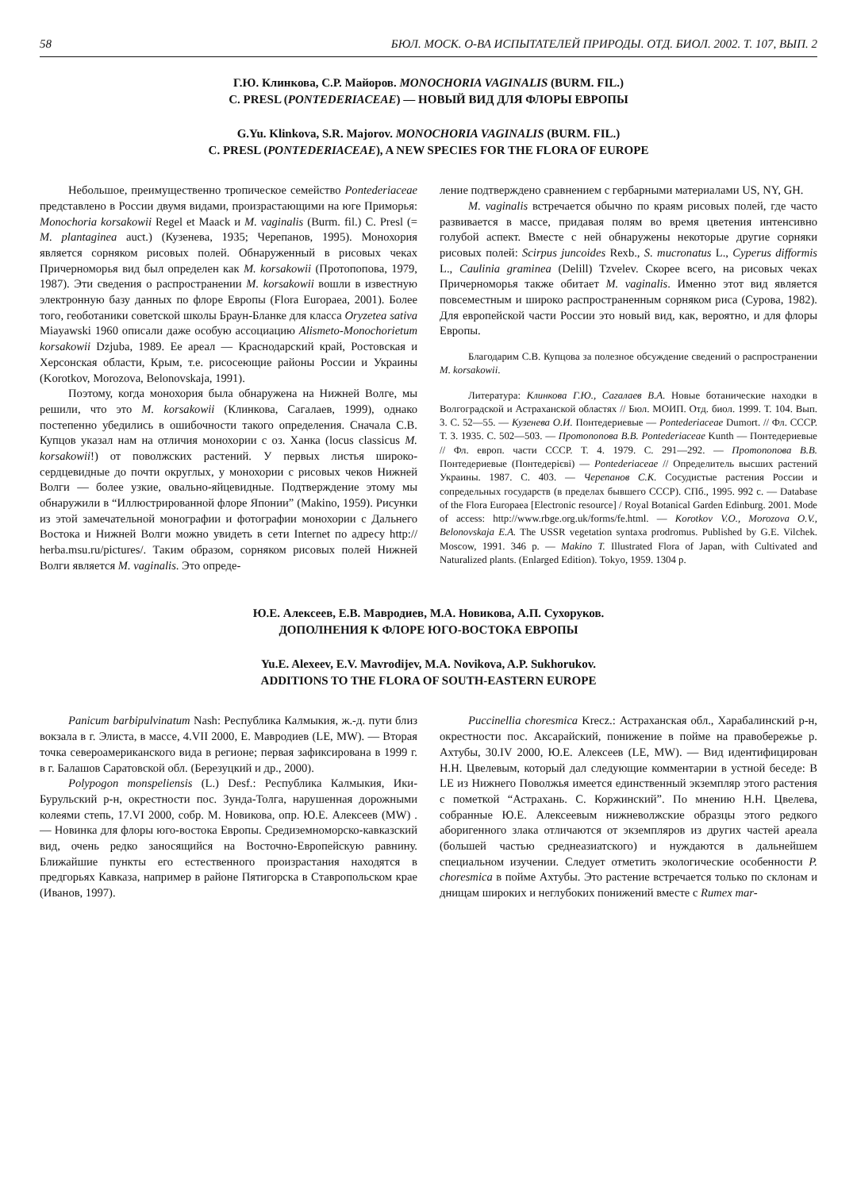58 БЮЛ. МОСК. О-ВА ИСПЫТАТЕЛЕЙ ПРИРОДЫ. ОТД. БИОЛ. 2002. Т. 107, ВЫП. 2
Г.Ю. Клинкова, С.Р. Майоров. MONOCHORIA VAGINALIS (BURM. FIL.)
C. PRESL (PONTEDERIACEAE) — НОВЫЙ ВИД ДЛЯ ФЛОРЫ ЕВРОПЫ
G.Yu. Klinkova, S.R. Majorov. MONOCHORIA VAGINALIS (BURM. FIL.)
C. PRESL (PONTEDERIACEAE), A NEW SPECIES FOR THE FLORA OF EUROPE
Небольшое, преимущественно тропическое семейство Pontederiaceae представлено в России двумя видами, произрастающими на юге Приморья: Monochoria korsakowii Regel et Maack и M. vaginalis (Burm. fil.) C. Presl (= M. plantaginea auct.) (Кузенева, 1935; Черепанов, 1995). Монохория является сорняком рисовых полей. Обнаруженный в рисовых чеках Причерноморья вид был определен как M. korsakowii (Протопопова, 1979, 1987). Эти сведения о распространении M. korsakowii вошли в известную электронную базу данных по флоре Европы (Flora Europaea, 2001). Более того, геоботаники советской школы Браун-Бланке для класса Oryzetea sativa Miayawski 1960 описали даже особую ассоциацию Alismeto-Monochorietum korsakowii Dzjuba, 1989. Ее ареал — Краснодарский край, Ростовская и Херсонская области, Крым, т.е. рисосеющие районы России и Украины (Korotkov, Morozova, Belonovskaja, 1991).
Поэтому, когда монохория была обнаружена на Нижней Волге, мы решили, что это M. korsakowii (Клинкова, Сагалаев, 1999), однако постепенно убедились в ошибочности такого определения. Сначала С.В. Купцов указал нам на отличия монохории с оз. Ханка (locus classicus M. korsakowii!) от поволжских растений. У первых листья широко-сердцевидные до почти округлых, у монохории с рисовых чеков Нижней Волги — более узкие, овально-яйцевидные. Подтверждение этому мы обнаружили в “Иллюстрированной флоре Японии” (Makino, 1959). Рисунки из этой замечательной монографии и фотографии монохории с Дальнего Востока и Нижней Волги можно увидеть в сети Internet по адресу http:// herba.msu.ru/pictures/. Таким образом, сорняком рисовых полей Нижней Волги является M. vaginalis. Это опреде-
ление подтверждено сравнением с гербарными материалами US, NY, GH.
M. vaginalis встречается обычно по краям рисовых полей, где часто развивается в массе, придавая полям во время цветения интенсивно голубой аспект. Вместе с ней обнаружены некоторые другие сорняки рисовых полей: Scirpus juncoides Rexb., S. mucronatus L., Cyperus difformis L., Caulinia graminea (Delill) Tzvelev. Скорее всего, на рисовых чеках Причерноморья также обитает M. vaginalis. Именно этот вид является повсеместным и широко распространенным сорняком риса (Сурова, 1982). Для европейской части России это новый вид, как, вероятно, и для флоры Европы.
Благодарим С.В. Купцова за полезное обсуждение сведений о распространении M. korsakowii.
Литература: Клинкова Г.Ю., Сагалаев В.А. Новые ботанические находки в Волгоградской и Астраханской областях // Бюл. МОИП. Отд. биол. 1999. Т. 104. Вып. 3. С. 52—55. — Кузенева О.И. Понтедериевые — Pontederiaceae Dumort. // Фл. СССР. Т. 3. 1935. С. 502—503. — Протопопова В.В. Pontederiaceae Kunth — Понтедериевые // Фл. европ. части СССР. Т. 4. 1979. С. 291—292. — Протопопова В.В. Понтедериевые (Понтедерiєвi) — Pontederiaceae // Определитель высших растений Украины. 1987. С. 403. — Черепанов С.К. Сосудистые растения России и сопредельных государств (в пределах бывшего СССР). СПб., 1995. 992 с. — Database of the Flora Europaea [Electronic resource] / Royal Botanical Garden Edinburg. 2001. Mode of access: http://www.rbge.org.uk/forms/fe.html. — Korotkov V.O., Morozova O.V., Belonovskaja E.A. The USSR vegetation syntaxa prodromus. Published by G.E. Vilchek. Moscow, 1991. 346 p. — Makino T. Illustrated Flora of Japan, with Cultivated and Naturalized plants. (Enlarged Edition). Tokyo, 1959. 1304 p.
Ю.Е. Алексеев, Е.В. Мавродиев, М.А. Новикова, А.П. Сухоруков.
ДОПОЛНЕНИЯ К ФЛОРЕ ЮГО-ВОСТОКА ЕВРОПЫ
Yu.E. Alexeev, E.V. Mavrodijev, M.A. Novikova, A.P. Sukhorukov.
ADDITIONS TO THE FLORA OF SOUTH-EASTERN EUROPE
Panicum barbipulvinatum Nash: Республика Калмыкия, ж.-д. пути близ вокзала в г. Элиста, в массе, 4.VII 2000, Е. Мавродиев (LE, MW). — Вторая точка североамериканского вида в регионе; первая зафиксирована в 1999 г. в г. Балашов Саратовской обл. (Березуцкий и др., 2000).
Polypogon monspeliensis (L.) Desf.: Республика Калмыкия, Ики-Бурульский р-н, окрестности пос. Зунда-Толга, нарушенная дорожными колеями степь, 17.VI 2000, собр. М. Новикова, опр. Ю.Е. Алексеев (MW) . — Новинка для флоры юго-востока Европы. Средиземноморско-кавказский вид, очень редко заносящийся на Восточно-Европейскую равнину. Ближайшие пункты его естественного произрастания находятся в предгорьях Кавказа, например в районе Пятигорска в Ставропольском крае (Иванов, 1997).
Puccinellia choresmica Krecz.: Астраханская обл., Харабалинский р-н, окрестности пос. Аксарайский, понижение в пойме на правобережье р. Ахтубы, 30.IV 2000, Ю.Е. Алексеев (LE, MW). — Вид идентифицирован Н.Н. Цвелевым, который дал следующие комментарии в устной беседе: В LE из Нижнего Поволжья имеется единственный экземпляр этого растения с пометкой “Астрахань. С. Коржинский”. По мнению Н.Н. Цвелева, собранные Ю.Е. Алексеевым нижневолжские образцы этого редкого аборигенного злака отличаются от экземпляров из других частей ареала (большей частью среднеазиатского) и нуждаются в дальнейшем специальном изучении. Следует отметить экологические особенности P. choresmica в пойме Ахтубы. Это растение встречается только по склонам и днищам широких и неглубоких понижений вместе с Rumex mar-